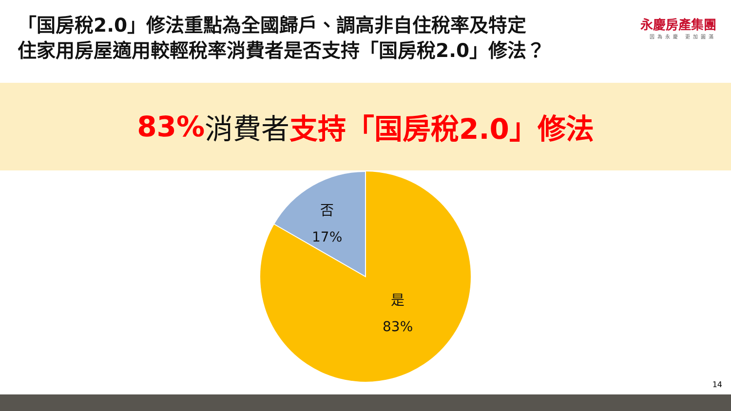「国房稅2.0」修法重點為全國歸戶、調高非自住稅率及特定
住家用房屋適用較輕稅率消費者是否支持「国房稅2.0」修法？
永慶房產集團
因為永慶 更加圓滿
83% 消費者 支持「国房稅2.0」修法
否
17%
是
83%
14